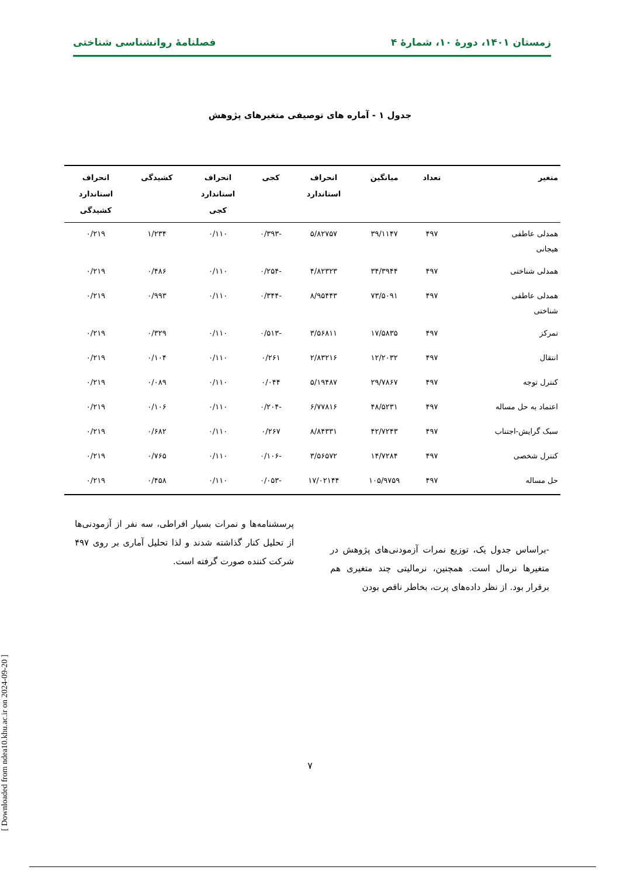زمستان ۱۴۰۱، دورهٔ ۱۰، شمارهٔ ۴ فصلنامهٔ روانشناسی شناختی
جدول ۱ - آماره های توصیفی متغیرهای پژوهش
| متغیر | تعداد | میانگین | انحراف استاندارد | کجی | انحراف استاندارد کجی | کشیدگی | انحراف استاندارد کشیدگی |
| --- | --- | --- | --- | --- | --- | --- | --- |
| همدلی عاطفی هیجانی | ۴۹۷ | ۳۹/۱۱۴۷ | ۵/۸۲۷۵۷ | -۰/۳۹۳ | ۰/۱۱۰ | ۱/۲۳۴ | ۰/۲۱۹ |
| همدلی شناختی | ۴۹۷ | ۳۴/۳۹۴۴ | ۴/۸۲۳۲۳ | -۰/۲۵۴ | ۰/۱۱۰ | ۰/۴۸۶ | ۰/۲۱۹ |
| همدلی عاطفی شناختی | ۴۹۷ | ۷۳/۵۰۹۱ | ۸/۹۵۴۴۳ | -۰/۳۴۴ | ۰/۱۱۰ | ۰/۹۹۳ | ۰/۲۱۹ |
| تمرکز | ۴۹۷ | ۱۷/۵۸۳۵ | ۳/۵۶۸۱۱ | -۰/۵۱۳ | ۰/۱۱۰ | ۰/۳۲۹ | ۰/۲۱۹ |
| انتقال | ۴۹۷ | ۱۲/۲۰۳۲ | ۲/۸۳۲۱۶ | ۰/۲۶۱ | ۰/۱۱۰ | ۰/۱۰۴ | ۰/۲۱۹ |
| کنترل توجه | ۴۹۷ | ۲۹/۷۸۶۷ | ۵/۱۹۴۸۷ | ۰/۰۴۴ | ۰/۱۱۰ | ۰/۰۸۹ | ۰/۲۱۹ |
| اعتماد به حل مساله | ۴۹۷ | ۴۸/۵۲۳۱ | ۶/۷۷۸۱۶ | -۰/۲۰۴ | ۰/۱۱۰ | ۰/۱۰۶ | ۰/۲۱۹ |
| سبک گرایش-اجتناب | ۴۹۷ | ۴۲/۷۲۴۳ | ۸/۸۴۳۳۱ | ۰/۲۶۷ | ۰/۱۱۰ | ۰/۶۸۲ | ۰/۲۱۹ |
| کنترل شخصی | ۴۹۷ | ۱۴/۷۲۸۴ | ۳/۵۶۵۷۲ | -۰/۱۰۶ | ۰/۱۱۰ | ۰/۷۶۵ | ۰/۲۱۹ |
| حل مساله | ۴۹۷ | ۱۰۵/۹۷۵۹ | ۱۷/۰۲۱۴۴ | -۰/۰۵۳ | ۰/۱۱۰ | ۰/۴۵۸ | ۰/۲۱۹ |
-براساس جدول یک، توزیع نمرات آزمودنی‌های پژوهش در متغیرها نرمال است. همچنین، نرمالیتی چند متغیری هم برقرار بود. از نظر داده‌های پرت، بخاطر ناقص بودن
پرسشنامه‌ها و نمرات بسیار افراطی، سه نفر از آزمودنی‌ها از تحلیل کنار گذاشته شدند و لذا تحلیل آماری بر روی ۴۹۷ شرکت کننده صورت گرفته است.
[ Downloaded from ndea10.khu.ac.ir on 2024-09-20 ]
۷